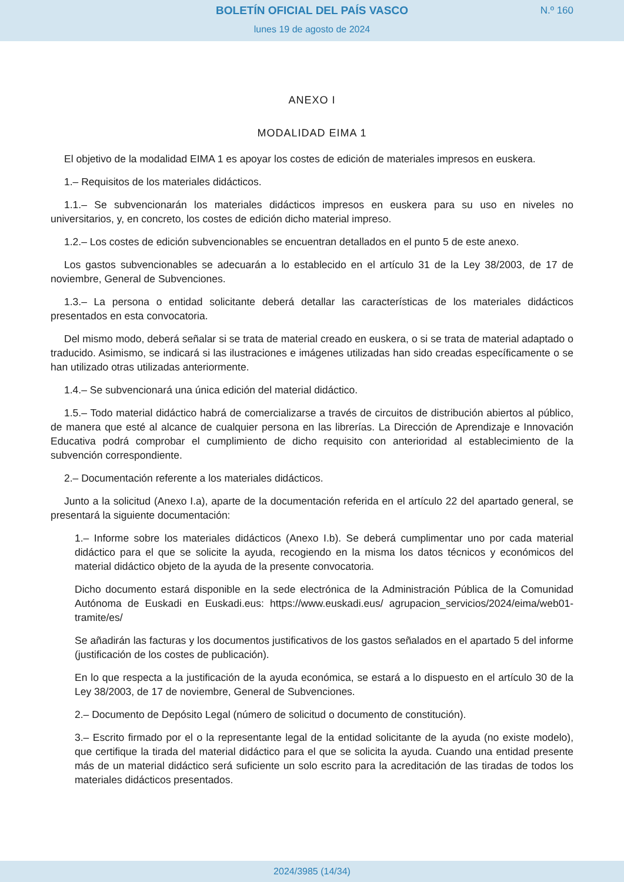BOLETÍN OFICIAL DEL PAÍS VASCO
lunes 19 de agosto de 2024
N.º 160
ANEXO I
MODALIDAD EIMA 1
El objetivo de la modalidad EIMA 1 es apoyar los costes de edición de materiales impresos en euskera.
1.– Requisitos de los materiales didácticos.
1.1.– Se subvencionarán los materiales didácticos impresos en euskera para su uso en niveles no universitarios, y, en concreto, los costes de edición dicho material impreso.
1.2.– Los costes de edición subvencionables se encuentran detallados en el punto 5 de este anexo.
Los gastos subvencionables se adecuarán a lo establecido en el artículo 31 de la Ley 38/2003, de 17 de noviembre, General de Subvenciones.
1.3.– La persona o entidad solicitante deberá detallar las características de los materiales didácticos presentados en esta convocatoria.
Del mismo modo, deberá señalar si se trata de material creado en euskera, o si se trata de material adaptado o traducido. Asimismo, se indicará si las ilustraciones e imágenes utilizadas han sido creadas específicamente o se han utilizado otras utilizadas anteriormente.
1.4.– Se subvencionará una única edición del material didáctico.
1.5.– Todo material didáctico habrá de comercializarse a través de circuitos de distribución abiertos al público, de manera que esté al alcance de cualquier persona en las librerías. La Dirección de Aprendizaje e Innovación Educativa podrá comprobar el cumplimiento de dicho requisito con anterioridad al establecimiento de la subvención correspondiente.
2.– Documentación referente a los materiales didácticos.
Junto a la solicitud (Anexo I.a), aparte de la documentación referida en el artículo 22 del apartado general, se presentará la siguiente documentación:
1.– Informe sobre los materiales didácticos (Anexo I.b). Se deberá cumplimentar uno por cada material didáctico para el que se solicite la ayuda, recogiendo en la misma los datos técnicos y económicos del material didáctico objeto de la ayuda de la presente convocatoria.
Dicho documento estará disponible en la sede electrónica de la Administración Pública de la Comunidad Autónoma de Euskadi en Euskadi.eus: https://www.euskadi.eus/ agrupacion_servicios/2024/eima/web01-tramite/es/
Se añadirán las facturas y los documentos justificativos de los gastos señalados en el apartado 5 del informe (justificación de los costes de publicación).
En lo que respecta a la justificación de la ayuda económica, se estará a lo dispuesto en el artículo 30 de la Ley 38/2003, de 17 de noviembre, General de Subvenciones.
2.– Documento de Depósito Legal (número de solicitud o documento de constitución).
3.– Escrito firmado por el o la representante legal de la entidad solicitante de la ayuda (no existe modelo), que certifique la tirada del material didáctico para el que se solicita la ayuda. Cuando una entidad presente más de un material didáctico será suficiente un solo escrito para la acreditación de las tiradas de todos los materiales didácticos presentados.
2024/3985 (14/34)